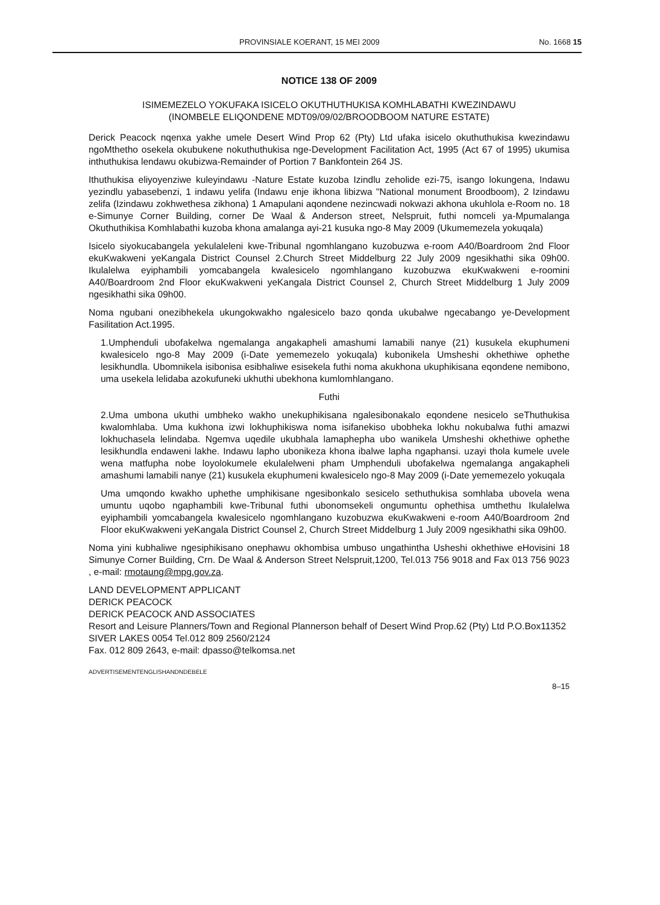PROVINSIALE KOERANT, 15 MEI 2009 No. 1668 15
NOTICE 138 OF 2009
ISIMEMEZELO YOKUFAKA ISICELO OKUTHUTHUKISA KOMHLABATHI KWEZINDAWU
(INOMBELE ELIQONDENE MDT09/09/02/BROODBOOM NATURE ESTATE)
Derick Peacock nqenxa yakhe umele Desert Wind Prop 62 (Pty) Ltd ufaka isicelo okuthuthukisa kwezindawu ngoMthetho osekela okubukene nokuthuthukisa nge-Development Facilitation Act, 1995 (Act 67 of 1995) ukumisa inthuthukisa lendawu okubizwa-Remainder of Portion 7 Bankfontein 264 JS.
Ithuthukisa eliyoyenziwe kuleyindawu -Nature Estate kuzoba Izindlu zeholide ezi-75, isango lokungena, Indawu yezindlu yabasebenzi, 1 indawu yelifa (Indawu enje ikhona libizwa "National monument Broodboom), 2 Izindawu zelifa (Izindawu zokhwethesa zikhona) 1 Amapulani aqondene nezincwadi nokwazi akhona ukuhlola e-Room no. 18 e-Simunye Corner Building, corner De Waal & Anderson street, Nelspruit, futhi nomceli ya-Mpumalanga Okuthuthikisa Komhlabathi kuzoba khona amalanga ayi-21 kusuka ngo-8 May 2009 (Ukumemezela yokuqala)
Isicelo siyokucabangela yekulaleleni kwe-Tribunal ngomhlangano kuzobuzwa e-room A40/Boardroom 2nd Floor ekuKwakweni yeKangala District Counsel 2.Church Street Middelburg 22 July 2009 ngesikhathi sika 09h00. Ikulalelwa eyiphambili yomcabangela kwalesicelo ngomhlangano kuzobuzwa ekuKwakweni e-roomini A40/Boardroom 2nd Floor ekuKwakweni yeKangala District Counsel 2, Church Street Middelburg 1 July 2009 ngesikhathi sika 09h00.
Noma ngubani onezibhekela ukungokwakho ngalesicelo bazo qonda ukubalwe ngecabango ye-Development Fasilitation Act.1995.
1.Umphenduli ubofakelwa ngemalanga angakapheli amashumi lamabili nanye (21) kusukela ekuphumeni kwalesicelo ngo-8 May 2009 (i-Date yememezelo yokuqala) kubonikela Umsheshi okhethiwe ophethe lesikhundla. Ubomnikela isibonisa esibhaliwe esisekela futhi noma akukhona ukuphikisana eqondene nemibono, uma usekela lelidaba azokufuneki ukhuthi ubekhona kumlomhlangano.
Futhi
2.Uma umbona ukuthi umbheko wakho unekuphikisana ngalesibonakalo eqondene nesicelo seThuthukisa kwalomhlaba. Uma kukhona izwi lokhuphikiswa noma isifanekiso ubobheka lokhu nokubalwa futhi amazwi lokhuchasela lelindaba. Ngemva uqedile ukubhala lamaphepha ubo wanikela Umsheshi okhethiwe ophethe lesikhundla endaweni lakhe. Indawu lapho ubonikeza khona ibalwe lapha ngaphansi. uzayi thola kumele uvele wena matfupha nobe loyolokumele ekulalelweni pham Umphenduli ubofakelwa ngemalanga angakapheli amashumi lamabili nanye (21) kusukela ekuphumeni kwalesicelo ngo-8 May 2009 (i-Date yememezelo yokuqala
Uma umqondo kwakho uphethe umphikisane ngesibonkalo sesicelo sethuthukisa somhlaba ubovela wena umuntu uqobo ngaphambili kwe-Tribunal futhi ubonomsekeli ongumuntu ophethisa umthethu Ikulalelwa eyiphambili yomcabangela kwalesicelo ngomhlangano kuzobuzwa ekuKwakweni e-room A40/Boardroom 2nd Floor ekuKwakweni yeKangala District Counsel 2, Church Street Middelburg 1 July 2009 ngesikhathi sika 09h00.
Noma yini kubhaliwe ngesiphikisano onephawu okhombisa umbuso ungathintha Usheshi okhethiwe eHovisini 18 Simunye Corner Building, Crn. De Waal & Anderson Street Nelspruit,1200, Tel.013 756 9018 and Fax 013 756 9023 , e-mail: rmotaung@mpg.gov.za.
LAND DEVELOPMENT APPLICANT
DERICK PEACOCK
DERICK PEACOCK AND ASSOCIATES
Resort and Leisure Planners/Town and Regional Plannerson behalf of Desert Wind Prop.62 (Pty) Ltd P.O.Box11352 SIVER LAKES 0054 Tel.012 809 2560/2124
Fax. 012 809 2643, e-mail: dpasso@telkomsa.net
ADVERTISEMENTENGLISHANDNDEBELE
8–15